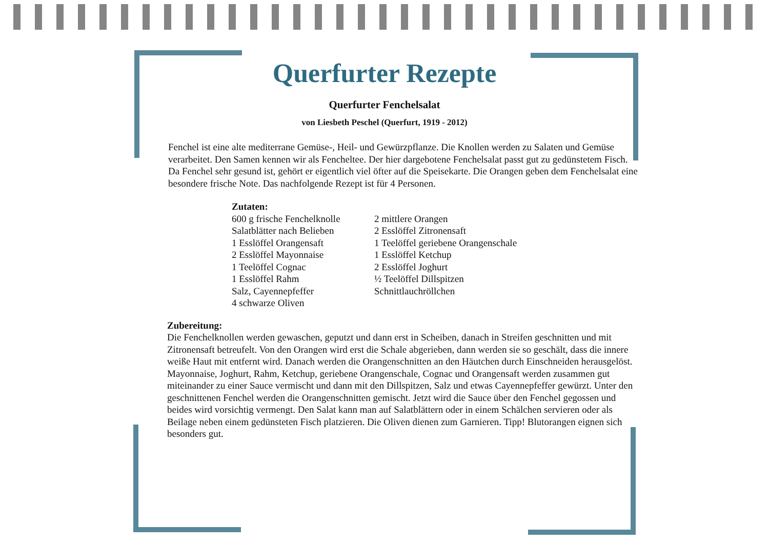Querfurter Rezepte
Querfurter Fenchelsalat
von Liesbeth Peschel (Querfurt, 1919 - 2012)
Fenchel ist eine alte mediterrane Gemüse-, Heil- und Gewürzpflanze. Die Knollen werden zu Salaten und Gemüse verarbeitet. Den Samen kennen wir als Fencheltee. Der hier dargebotene Fenchelsalat passt gut zu gedünstetem Fisch. Da Fenchel sehr gesund ist, gehört er eigentlich viel öfter auf die Speisekarte. Die Orangen geben dem Fenchelsalat eine besondere frische Note. Das nachfolgende Rezept ist für 4 Personen.
Zutaten:
600 g frische Fenchelknolle
Salatblätter nach Belieben
1 Esslöffel Orangensaft
2 Esslöffel Mayonnaise
1 Teelöffel Cognac
1 Esslöffel Rahm
Salz, Cayennepfeffer
4 schwarze Oliven
2 mittlere Orangen
2 Esslöffel Zitronensaft
1 Teelöffel geriebene Orangenschale
1 Esslöffel Ketchup
2 Esslöffel Joghurt
½ Teelöffel Dillspitzen
Schnittlauchröllchen
Zubereitung:
Die Fenchelknollen werden gewaschen, geputzt und dann erst in Scheiben, danach in Streifen geschnitten und mit Zitronensaft betreufelt. Von den Orangen wird erst die Schale abgerieben, dann werden sie so geschält, dass die innere weiße Haut mit entfernt wird. Danach werden die Orangenschnitten an den Häutchen durch Einschneiden herausgelöst.
Mayonnaise, Joghurt, Rahm, Ketchup, geriebene Orangenschale, Cognac und Orangensaft werden zusammen gut miteinander zu einer Sauce vermischt und dann mit den Dillspitzen, Salz und etwas Cayennepfeffer gewürzt. Unter den geschnittenen Fenchel werden die Orangenschnitten gemischt. Jetzt wird die Sauce über den Fenchel gegossen und beides wird vorsichtig vermengt. Den Salat kann man auf Salatblättern oder in einem Schälchen servieren oder als Beilage neben einem gedünsteten Fisch platzieren. Die Oliven dienen zum Garnieren. Tipp! Blutorangen eignen sich besonders gut.